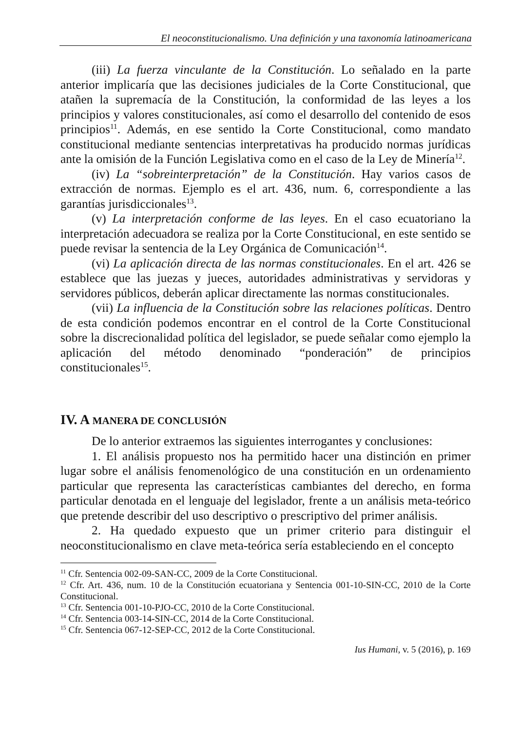El neoconstitucionalismo. Una definición y una taxonomía latinoamericana
(iii) La fuerza vinculante de la Constitución. Lo señalado en la parte anterior implicaría que las decisiones judiciales de la Corte Constitucional, que atañen la supremacía de la Constitución, la conformidad de las leyes a los principios y valores constitucionales, así como el desarrollo del contenido de esos principios<sup>11</sup>. Además, en ese sentido la Corte Constitucional, como mandato constitucional mediante sentencias interpretativas ha producido normas jurídicas ante la omisión de la Función Legislativa como en el caso de la Ley de Minería<sup>12</sup>.
(iv) La “sobreinterpretación” de la Constitución. Hay varios casos de extracción de normas. Ejemplo es el art. 436, num. 6, correspondiente a las garantías jurisdiccionales<sup>13</sup>.
(v) La interpretación conforme de las leyes. En el caso ecuatoriano la interpretación adecuadora se realiza por la Corte Constitucional, en este sentido se puede revisar la sentencia de la Ley Orgánica de Comunicación<sup>14</sup>.
(vi) La aplicación directa de las normas constitucionales. En el art. 426 se establece que las juezas y jueces, autoridades administrativas y servidoras y servidores públicos, deberán aplicar directamente las normas constitucionales.
(vii) La influencia de la Constitución sobre las relaciones políticas. Dentro de esta condición podemos encontrar en el control de la Corte Constitucional sobre la discrecionalidad política del legislador, se puede señalar como ejemplo la aplicación del método denominado “ponderación” de principios constitucionales<sup>15</sup>.
IV. A MANERA DE CONCLUSIÓN
De lo anterior extraemos las siguientes interrogantes y conclusiones:
1. El análisis propuesto nos ha permitido hacer una distinción en primer lugar sobre el análisis fenomenológico de una constitución en un ordenamiento particular que representa las características cambiantes del derecho, en forma particular denotada en el lenguaje del legislador, frente a un análisis meta-teórico que pretende describir del uso descriptivo o prescriptivo del primer análisis.
2. Ha quedado expuesto que un primer criterio para distinguir el neoconstitucionalismo en clave meta-teórica sería estableciendo en el concepto
<sup>11</sup> Cfr. Sentencia 002-09-SAN-CC, 2009 de la Corte Constitucional.
<sup>12</sup> Cfr. Art. 436, num. 10 de la Constitución ecuatoriana y Sentencia 001-10-SIN-CC, 2010 de la Corte Constitucional.
<sup>13</sup> Cfr. Sentencia 001-10-PJO-CC, 2010 de la Corte Constitucional.
<sup>14</sup> Cfr. Sentencia 003-14-SIN-CC, 2014 de la Corte Constitucional.
<sup>15</sup> Cfr. Sentencia 067-12-SEP-CC, 2012 de la Corte Constitucional.
Ius Humani, v. 5 (2016), p. 169